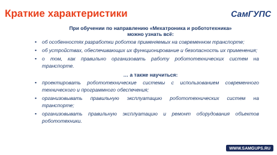Краткие характеристики
СамГУПС
При обучении по направлению «Мехатроника и робототехника»
можно узнать всё:
• об особенностях разработки роботов применяемых на современном транспорте;
• об устройствах, обеспечивающих их функционирование и безопасность их применения;
• о том, как правильно организовать работу робототехнических систем на транспорте.
… а также научиться:
• проектировать робототехнические системы с использованием современного технического и программного обеспечения;
• организовывать правильную эксплуатацию робототехнических систем на транспорте;
• организовывать правильную эксплуатацию и ремонт оборудования объектов робототехники.
WWW.SAMGUPS.RU